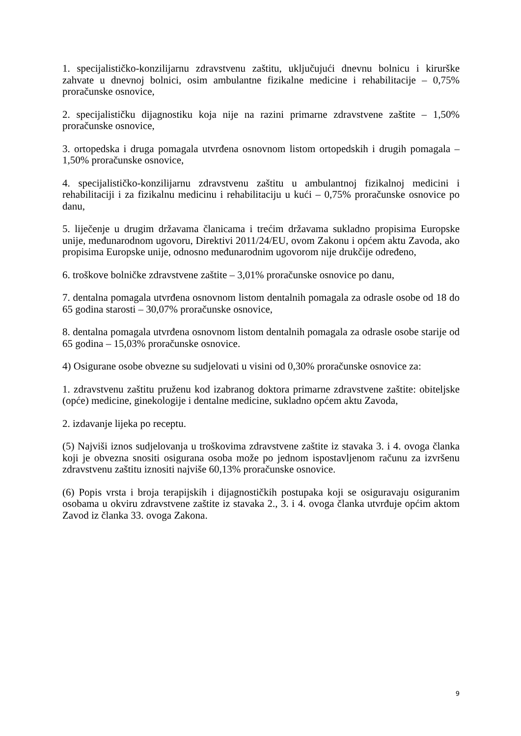1. specijalističko-konzilijarnu zdravstvenu zaštitu, uključujući dnevnu bolnicu i kirurške zahvate u dnevnoj bolnici, osim ambulantne fizikalne medicine i rehabilitacije – 0,75% proračunske osnovice,
2. specijalističku dijagnostiku koja nije na razini primarne zdravstvene zaštite – 1,50% proračunske osnovice,
3. ortopedska i druga pomagala utvrđena osnovnom listom ortopedskih i drugih pomagala – 1,50% proračunske osnovice,
4. specijalističko-konzilijarnu zdravstvenu zaštitu u ambulantnoj fizikalnoj medicini i rehabilitaciji i za fizikalnu medicinu i rehabilitaciju u kući – 0,75% proračunske osnovice po danu,
5. liječenje u drugim državama članicama i trećim državama sukladno propisima Europske unije, međunarodnom ugovoru, Direktivi 2011/24/EU, ovom Zakonu i općem aktu Zavoda, ako propisima Europske unije, odnosno međunarodnim ugovorom nije drukčije određeno,
6. troškove bolničke zdravstvene zaštite – 3,01% proračunske osnovice po danu,
7. dentalna pomagala utvrđena osnovnom listom dentalnih pomagala za odrasle osobe od 18 do 65 godina starosti – 30,07% proračunske osnovice,
8. dentalna pomagala utvrđena osnovnom listom dentalnih pomagala za odrasle osobe starije od 65 godina – 15,03% proračunske osnovice.
4) Osigurane osobe obvezne su sudjelovati u visini od 0,30% proračunske osnovice za:
1. zdravstvenu zaštitu pruženu kod izabranog doktora primarne zdravstvene zaštite: obiteljske (opće) medicine, ginekologije i dentalne medicine, sukladno općem aktu Zavoda,
2. izdavanje lijeka po receptu.
(5) Najviši iznos sudjelovanja u troškovima zdravstvene zaštite iz stavaka 3. i 4. ovoga članka koji je obvezna snositi osigurana osoba može po jednom ispostavljenom računu za izvršenu zdravstvenu zaštitu iznositi najviše 60,13% proračunske osnovice.
(6) Popis vrsta i broja terapijskih i dijagnostičkih postupaka koji se osiguravaju osiguranim osobama u okviru zdravstvene zaštite iz stavaka 2., 3. i 4. ovoga članka utvrđuje općim aktom Zavod iz članka 33. ovoga Zakona.
9